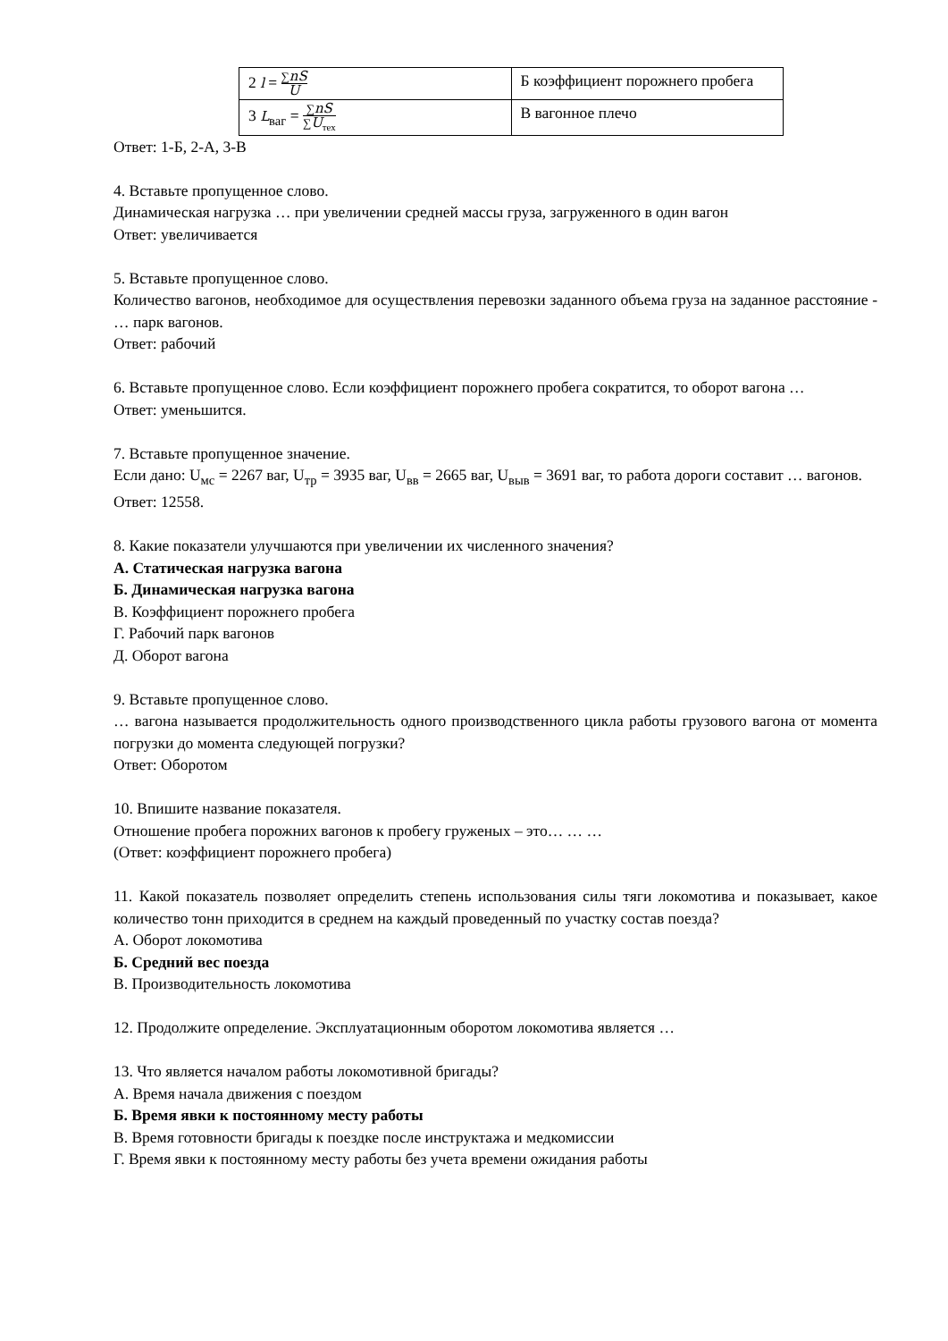| 2 l = ∑ nS U | Б коэффициент порожнего пробега |
| 3 L<sub>ваг</sub> = ∑ nS ∑ U<sub>тех</sub> | В вагонное плечо |
Ответ: 1-Б, 2-А, 3-В
4. Вставьте пропущенное слово.
Динамическая нагрузка … при увеличении средней массы груза, загруженного в один вагон
Ответ: увеличивается
5. Вставьте пропущенное слово.
Количество вагонов, необходимое для осуществления перевозки заданного объема груза на заданное расстояние - … парк вагонов.
Ответ: рабочий
6. Вставьте пропущенное слово. Если коэффициент порожнего пробега сократится, то оборот вагона …
Ответ: уменьшится.
7. Вставьте пропущенное значение.
Если дано: U<sub>мс</sub> = 2267 ваг, U<sub>тр</sub> = 3935 ваг, U<sub>вв</sub> = 2665 ваг, U<sub>выв</sub> = 3691 ваг, то работа дороги составит … вагонов.
Ответ: 12558.
8. Какие показатели улучшаются при увеличении их численного значения?
А. Статическая нагрузка вагона
Б. Динамическая нагрузка вагона
В. Коэффициент порожнего пробега
Г. Рабочий парк вагонов
Д. Оборот вагона
9. Вставьте пропущенное слово.
… вагона называется продолжительность одного производственного цикла работы грузового вагона от момента погрузки до момента следующей погрузки?
Ответ: Оборотом
10. Впишите название показателя.
Отношение пробега порожних вагонов к пробегу груженых – это… … …
(Ответ: коэффициент порожнего пробега)
11. Какой показатель позволяет определить степень использования силы тяги локомотива и показывает, какое количество тонн приходится в среднем на каждый проведенный по участку состав поезда?
А. Оборот локомотива
Б. Средний вес поезда
В. Производительность локомотива
12. Продолжите определение. Эксплуатационным оборотом локомотива является …
13. Что является началом работы локомотивной бригады?
А. Время начала движения с поездом
Б. Время явки к постоянному месту работы
В. Время готовности бригады к поездке после инструктажа и медкомиссии
Г. Время явки к постоянному месту работы без учета времени ожидания работы